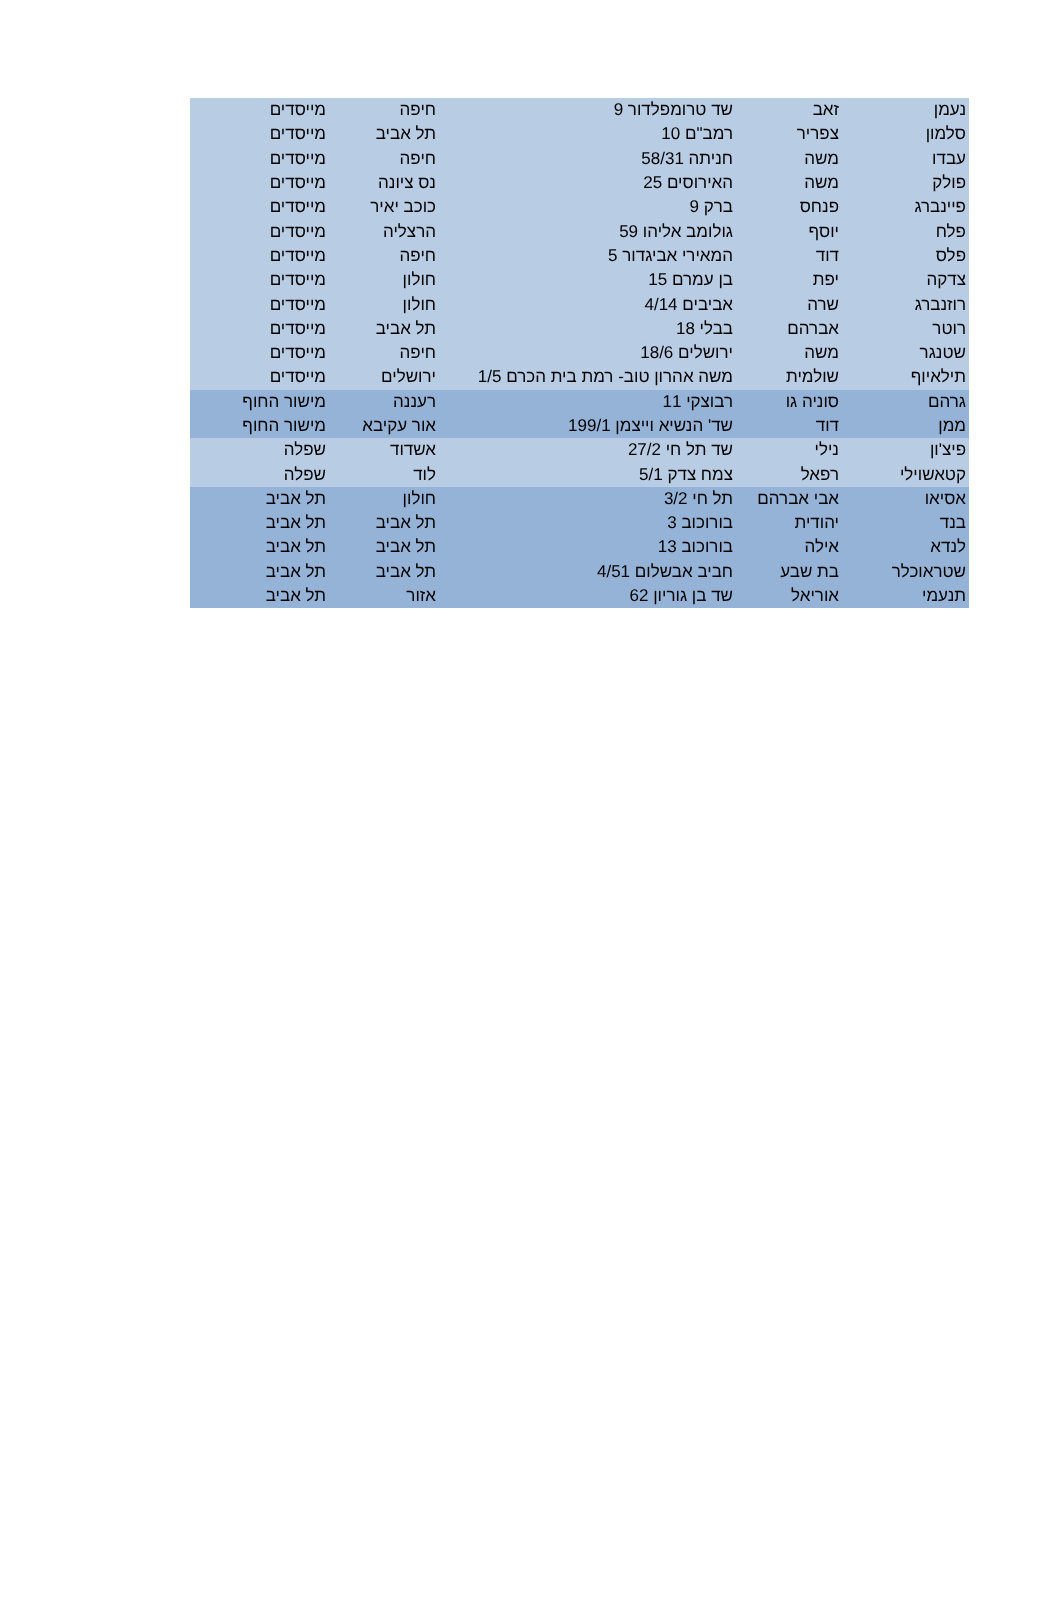| נעמן | זאב | שד טרומפלדור 9 | חיפה | מייסדים |
| סלמון | צפריר | רמב"ם 10 | תל אביב | מייסדים |
| עבדו | משה | חניתה 58/31 | חיפה | מייסדים |
| פולק | משה | האירוסים 25 | נס ציונה | מייסדים |
| פיינברג | פנחס | ברק 9 | כוכב יאיר | מייסדים |
| פלח | יוסף | גולומב אליהו 59 | הרצליה | מייסדים |
| פלס | דוד | המאירי אביגדור 5 | חיפה | מייסדים |
| צדקה | יפת | בן עמרם 15 | חולון | מייסדים |
| רוזנברג | שרה | אביבים 4/14 | חולון | מייסדים |
| רוטר | אברהם | בבלי 18 | תל אביב | מייסדים |
| שטנגר | משה | ירושלים 18/6 | חיפה | מייסדים |
| תילאיוף | שולמית | משה אהרון טוב- רמת בית הכרם 1/5 | ירושלים | מייסדים |
| גרהם | סוניה גו | רבוצקי 11 | רעננה | מישור החוף |
| ממן | דוד | שד' הנשיא וייצמן 199/1 | אור עקיבא | מישור החוף |
| פיצ'ון | נילי | שד תל חי 27/2 | אשדוד | שפלה |
| קטאשוילי | רפאל | צמח צדק 5/1 | לוד | שפלה |
| אסיאו | אבי אברהם | תל חי 3/2 | חולון | תל אביב |
| בנד | יהודית | בורוכוב 3 | תל אביב | תל אביב |
| לנדא | אילה | בורוכוב 13 | תל אביב | תל אביב |
| שטראוכלר | בת שבע | חביב אבשלום 4/51 | תל אביב | תל אביב |
| תנעמי | אוריאל | שד בן גוריון 62 | אזור | תל אביב |